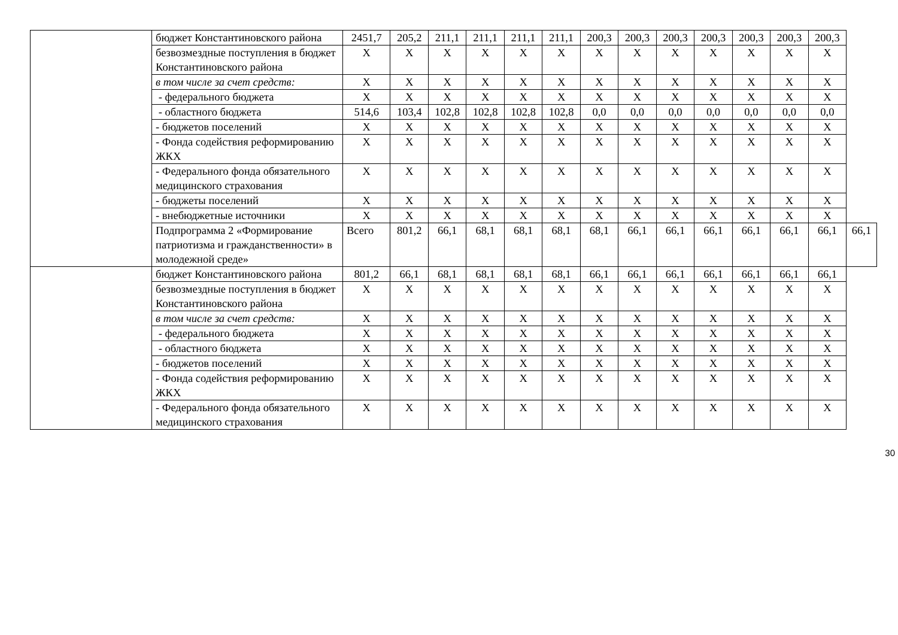| | бюджет Константиновского района | 2451,7 | 205,2 | 211,1 | 211,1 | 211,1 | 211,1 | 200,3 | 200,3 | 200,3 | 200,3 | 200,3 | 200,3 | 200,3 | |
| | безвозмездные поступления в бюджет Константиновского района | X | X | X | X | X | X | X | X | X | X | X | X | X | |
| | в том числе за счет средств: | X | X | X | X | X | X | X | X | X | X | X | X | X | |
| | - федерального бюджета | X | X | X | X | X | X | X | X | X | X | X | X | X | |
| | - областного бюджета | 514,6 | 103,4 | 102,8 | 102,8 | 102,8 | 102,8 | 0,0 | 0,0 | 0,0 | 0,0 | 0,0 | 0,0 | 0,0 | |
| | - бюджетов поселений | X | X | X | X | X | X | X | X | X | X | X | X | X | |
| | - Фонда содействия реформированию ЖКХ | X | X | X | X | X | X | X | X | X | X | X | X | X | |
| | - Федерального фонда обязательного медицинского страхования | X | X | X | X | X | X | X | X | X | X | X | X | X | |
| | - бюджеты поселений | X | X | X | X | X | X | X | X | X | X | X | X | X | |
| | - внебюджетные источники | X | X | X | X | X | X | X | X | X | X | X | X | X | |
| | Подпрограмма 2 «Формирование патриотизма и гражданственности» в молодежной среде» | Всего | 801,2 | 66,1 | 68,1 | 68,1 | 68,1 | 68,1 | 66,1 | 66,1 | 66,1 | 66,1 | 66,1 | 66,1 | 66,1 |
| | бюджет Константиновского района | 801,2 | 66,1 | 68,1 | 68,1 | 68,1 | 68,1 | 66,1 | 66,1 | 66,1 | 66,1 | 66,1 | 66,1 | 66,1 | |
| | безвозмездные поступления в бюджет Константиновского района | X | X | X | X | X | X | X | X | X | X | X | X | X | |
| | в том числе за счет средств: | X | X | X | X | X | X | X | X | X | X | X | X | X | |
| | - федерального бюджета | X | X | X | X | X | X | X | X | X | X | X | X | X | |
| | - областного бюджета | X | X | X | X | X | X | X | X | X | X | X | X | X | |
| | - бюджетов поселений | X | X | X | X | X | X | X | X | X | X | X | X | X | |
| | - Фонда содействия реформированию ЖКХ | X | X | X | X | X | X | X | X | X | X | X | X | X | |
| | - Федерального фонда обязательного медицинского страхования | X | X | X | X | X | X | X | X | X | X | X | X | X | |
30